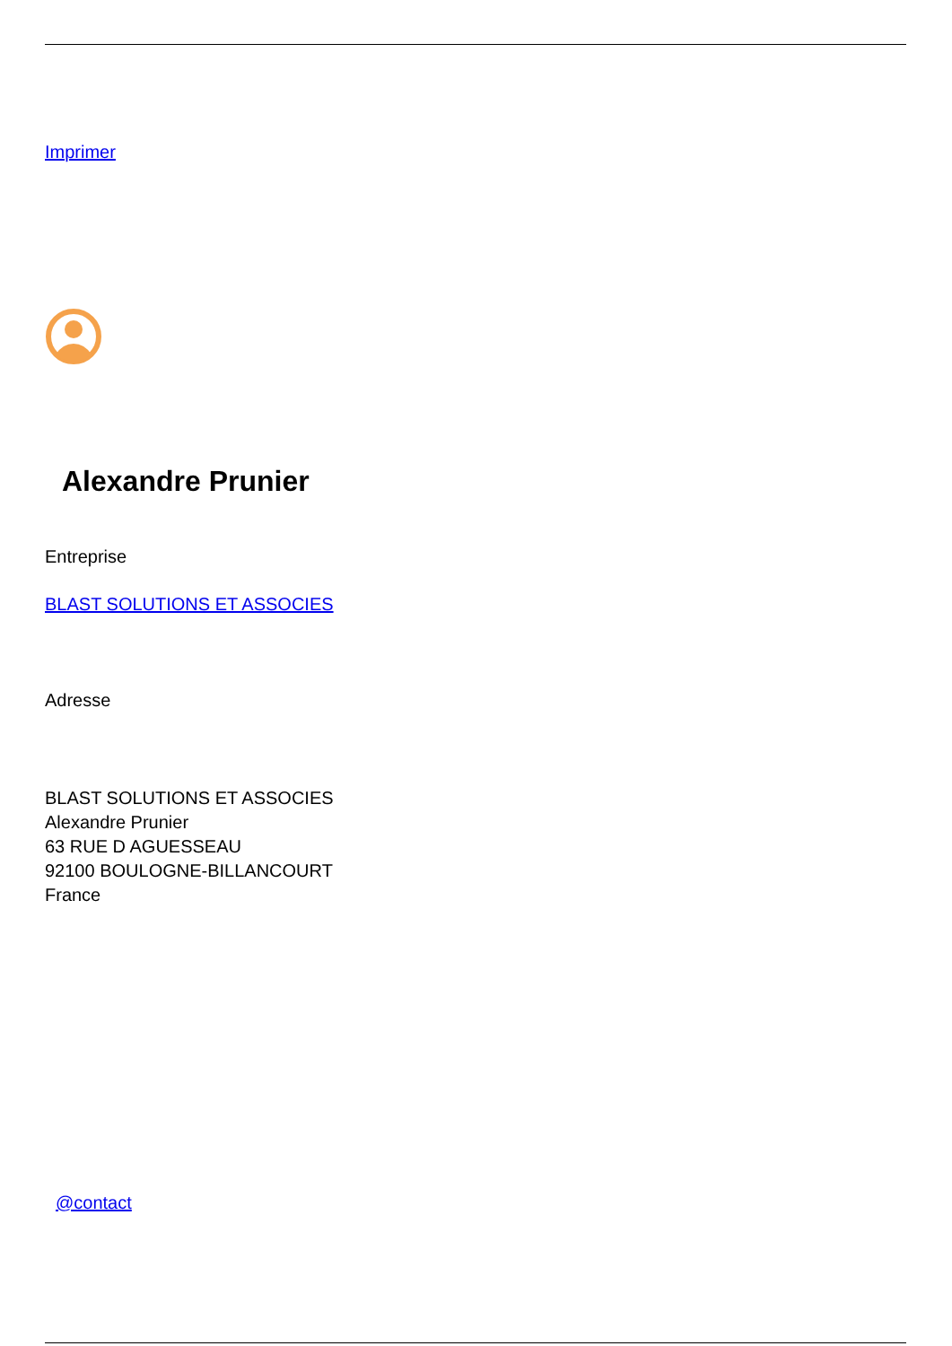Imprimer
Alexandre Prunier
Entreprise
BLAST SOLUTIONS ET ASSOCIES
Adresse
BLAST SOLUTIONS ET ASSOCIES
Alexandre Prunier
63 RUE D AGUESSEAU
92100 BOULOGNE-BILLANCOURT
France
@contact